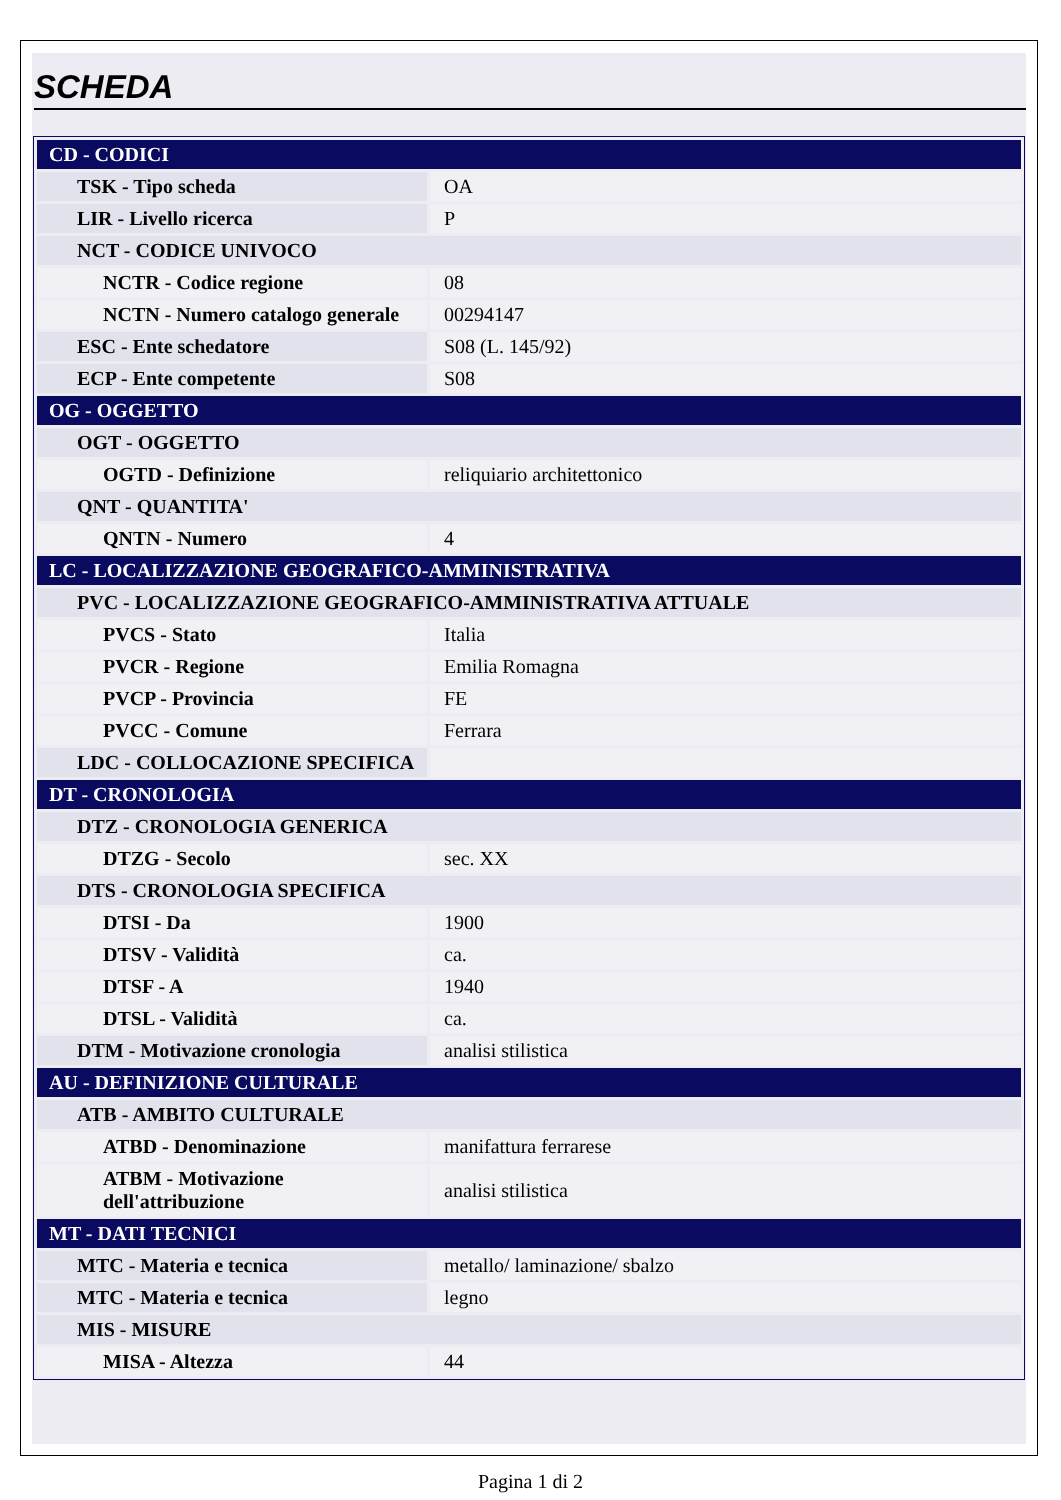SCHEDA
| CD - CODICI | |
| TSK - Tipo scheda | OA |
| LIR - Livello ricerca | P |
| NCT - CODICE UNIVOCO | |
| NCTR - Codice regione | 08 |
| NCTN - Numero catalogo generale | 00294147 |
| ESC - Ente schedatore | S08 (L. 145/92) |
| ECP - Ente competente | S08 |
| OG - OGGETTO | |
| OGT - OGGETTO | |
| OGTD - Definizione | reliquiario architettonico |
| QNT - QUANTITA' | |
| QNTN - Numero | 4 |
| LC - LOCALIZZAZIONE GEOGRAFICO-AMMINISTRATIVA | |
| PVC - LOCALIZZAZIONE GEOGRAFICO-AMMINISTRATIVA ATTUALE | |
| PVCS - Stato | Italia |
| PVCR - Regione | Emilia Romagna |
| PVCP - Provincia | FE |
| PVCC - Comune | Ferrara |
| LDC - COLLOCAZIONE SPECIFICA | |
| DT - CRONOLOGIA | |
| DTZ - CRONOLOGIA GENERICA | |
| DTZG - Secolo | sec. XX |
| DTS - CRONOLOGIA SPECIFICA | |
| DTSI - Da | 1900 |
| DTSV - Validità | ca. |
| DTSF - A | 1940 |
| DTSL - Validità | ca. |
| DTM - Motivazione cronologia | analisi stilistica |
| AU - DEFINIZIONE CULTURALE | |
| ATB - AMBITO CULTURALE | |
| ATBD - Denominazione | manifattura ferrarese |
| ATBM - Motivazione dell'attribuzione | analisi stilistica |
| MT - DATI TECNICI | |
| MTC - Materia e tecnica | metallo/ laminazione/ sbalzo |
| MTC - Materia e tecnica | legno |
| MIS - MISURE | |
| MISA - Altezza | 44 |
Pagina 1 di 2